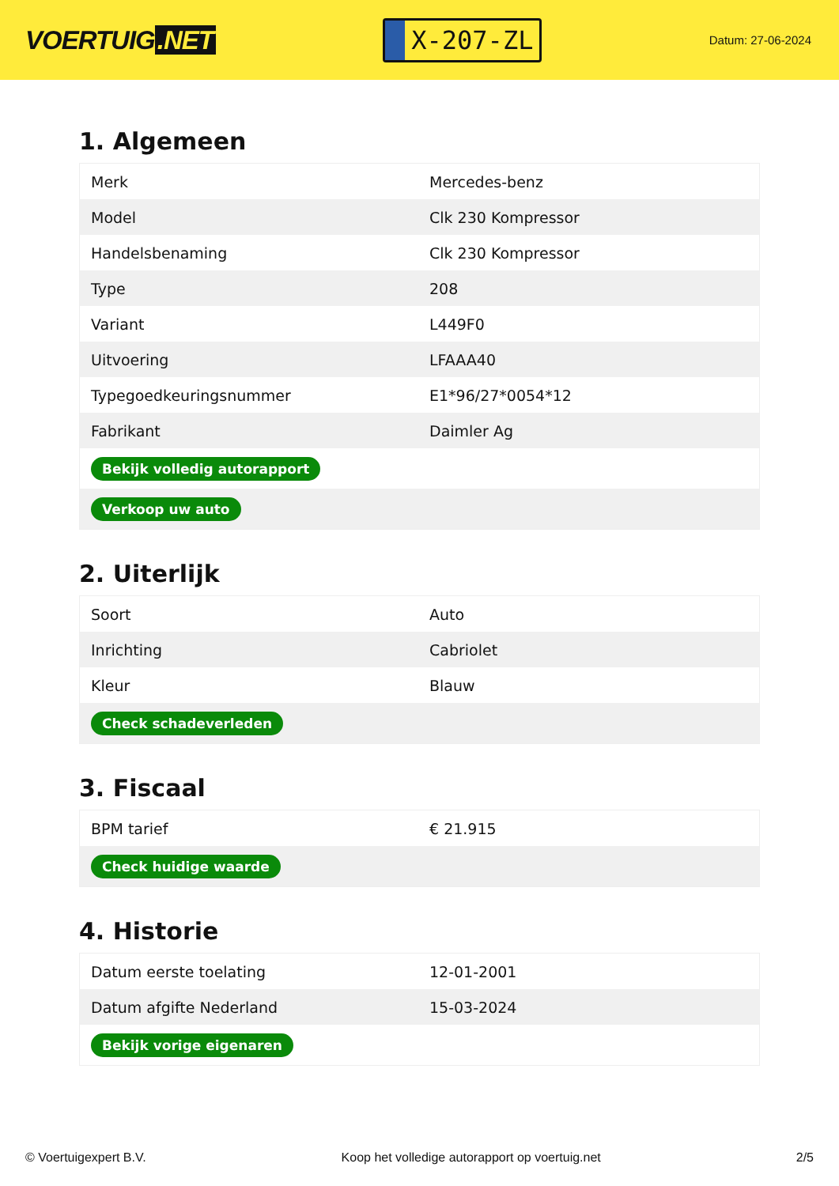VOERTUIG.NET
X-207-ZL
Datum: 27-06-2024
1. Algemeen
| Merk | Mercedes-benz |
| Model | Clk 230 Kompressor |
| Handelsbenaming | Clk 230 Kompressor |
| Type | 208 |
| Variant | L449F0 |
| Uitvoering | LFAAA40 |
| Typegoedkeuringsnummer | E1*96/27*0054*12 |
| Fabrikant | Daimler Ag |
| Bekijk volledig autorapport | |
| Verkoop uw auto | |
2. Uiterlijk
| Soort | Auto |
| Inrichting | Cabriolet |
| Kleur | Blauw |
| Check schadeverleden | |
3. Fiscaal
| BPM tarief | € 21.915 |
| Check huidige waarde | |
4. Historie
| Datum eerste toelating | 12-01-2001 |
| Datum afgifte Nederland | 15-03-2024 |
| Bekijk vorige eigenaren | |
© Voertuigexpert B.V. Koop het volledige autorapport op voertuig.net 2/5